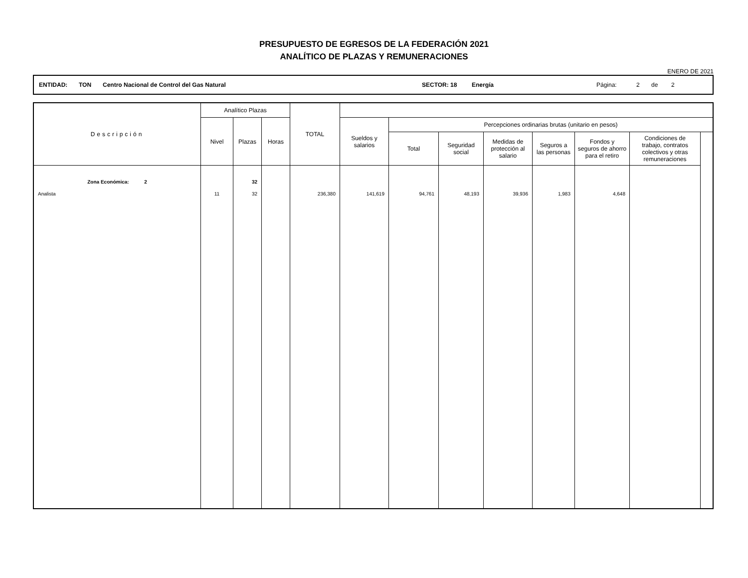PRESUPUESTO DE EGRESOS DE LA FEDERACIÓN 2021
ANALÍTICO DE PLAZAS Y REMUNERACIONES
ENERO DE 2021
ENTIDAD: TON Centro Nacional de Control del Gas Natural SECTOR: 18 Energía Página: 2 de 2
| Descripción | Analítico Plazas | | | TOTAL | | | | | | | | |
| --- | --- | --- | --- | --- | --- | --- | --- | --- | --- | --- | --- | --- |
| | Nivel | Plazas | Horas | | Sueldos y salarios | Percepciones ordinarias brutas (unitario en pesos) | | | | | | |
| | | | | | | Total | Seguridad social | Medidas de protección al salario | Seguros a las personas | Fondos y seguros de ahorro para el retiro | Condiciones de trabajo, contratos colectivos y otras remuneraciones | |
| Zona Económica: 2 | | 32 | | | | | | | | | | |
| Analista | 11 | 32 | | 236,380 | 141,619 | 94,761 | 48,193 | 39,936 | 1,983 | 4,648 | | |